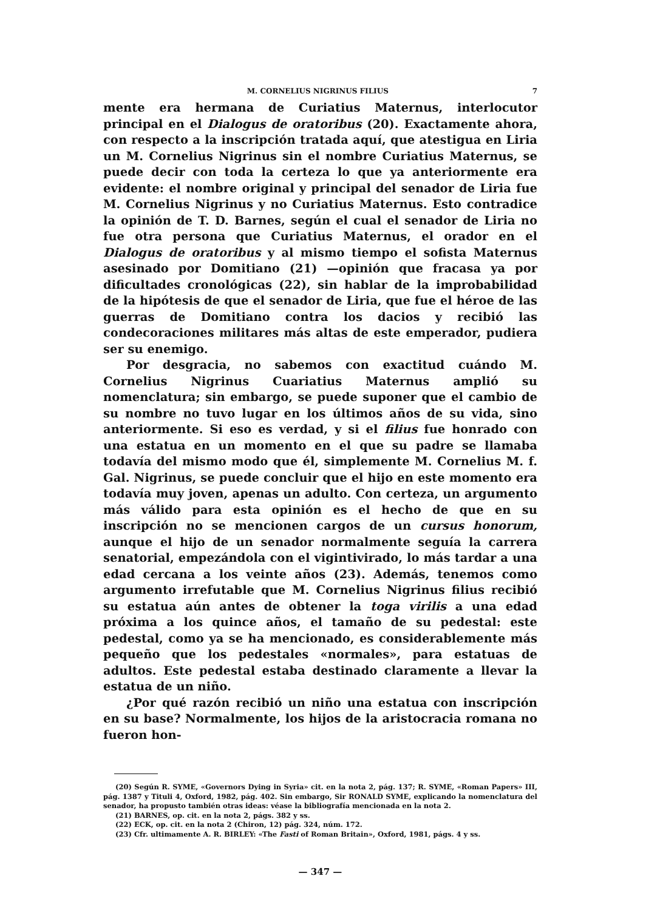M. CORNELIUS NIGRINUS FILIUS 7
mente era hermana de Curiatius Maternus, interlocutor principal en el Dialogus de oratoribus (20). Exactamente ahora, con respecto a la inscripción tratada aquí, que atestigua en Liria un M. Cornelius Nigrinus sin el nombre Curiatius Maternus, se puede decir con toda la certeza lo que ya anteriormente era evidente: el nombre original y principal del senador de Liria fue M. Cornelius Nigrinus y no Curiatius Maternus. Esto contradice la opinión de T. D. Barnes, según el cual el senador de Liria no fue otra persona que Curiatius Maternus, el orador en el Dialogus de oratoribus y al mismo tiempo el sofista Maternus asesinado por Domitiano (21) —opinión que fracasa ya por dificultades cronológicas (22), sin hablar de la improbabilidad de la hipótesis de que el senador de Liria, que fue el héroe de las guerras de Domitiano contra los dacios y recibió las condecoraciones militares más altas de este emperador, pudiera ser su enemigo.
Por desgracia, no sabemos con exactitud cuándo M. Cornelius Nigrinus Cuariatius Maternus amplió su nomenclatura; sin embargo, se puede suponer que el cambio de su nombre no tuvo lugar en los últimos años de su vida, sino anteriormente. Si eso es verdad, y si el filius fue honrado con una estatua en un momento en el que su padre se llamaba todavía del mismo modo que él, simplemente M. Cornelius M. f. Gal. Nigrinus, se puede concluir que el hijo en este momento era todavía muy joven, apenas un adulto. Con certeza, un argumento más válido para esta opinión es el hecho de que en su inscripción no se mencionen cargos de un cursus honorum, aunque el hijo de un senador normalmente seguía la carrera senatorial, empezándola con el vigintivirado, lo más tardar a una edad cercana a los veinte años (23). Además, tenemos como argumento irrefutable que M. Cornelius Nigrinus filius recibió su estatua aún antes de obtener la toga virilis a una edad próxima a los quince años, el tamaño de su pedestal: este pedestal, como ya se ha mencionado, es considerablemente más pequeño que los pedestales «normales», para estatuas de adultos. Este pedestal estaba destinado claramente a llevar la estatua de un niño.
¿Por qué razón recibió un niño una estatua con inscripción en su base? Normalmente, los hijos de la aristocracia romana no fueron hon-
(20) Según R. SYME, «Governors Dying in Syria» cit. en la nota 2, pág. 137; R. SYME, «Roman Papers» III, pág. 1387 y Tituli 4, Oxford, 1982, pág. 402. Sin embargo, Sir RONALD SYME, explicando la nomenclatura del senador, ha propusto también otras ideas: véase la bibliografía mencionada en la nota 2.
(21) BARNES, op. cit. en la nota 2, págs. 382 y ss.
(22) ECK, op. cit. en la nota 2 (Chiron, 12) pág. 324, núm. 172.
(23) Cfr. ultimamente A. R. BIRLEY: «The Fasti of Roman Britain», Oxford, 1981, págs. 4 y ss.
— 347 —